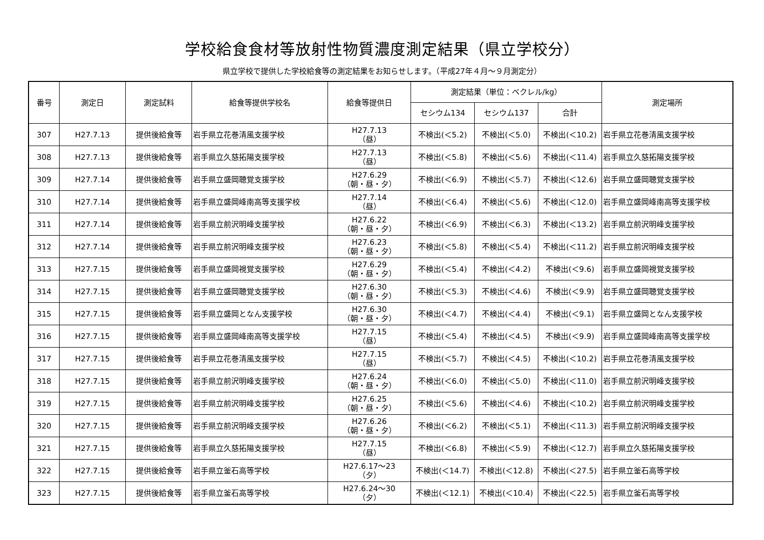学校給食食材等放射性物質濃度測定結果（県立学校分）
県立学校で提供した学校給食等の測定結果をお知らせします。（平成27年４月～９月測定分）
| 番号 | 測定日 | 測定試料 | 給食等提供学校名 | 給食等提供日 | 測定結果（単位：ベクレル/kg） | | | 測定場所 |
| --- | --- | --- | --- | --- | --- | --- | --- | --- |
| | | | | | セシウム134 | セシウム137 | 合計 | |
| 307 | H27.7.13 | 提供後給食等 | 岩手県立花巻清風支援学校 | H27.7.13 （昼） | 不検出(＜5.2) | 不検出(＜5.0) | 不検出(＜10.2) | 岩手県立花巻清風支援学校 |
| 308 | H27.7.13 | 提供後給食等 | 岩手県立久慈拓陽支援学校 | H27.7.13 （昼） | 不検出(＜5.8) | 不検出(＜5.6) | 不検出(＜11.4) | 岩手県立久慈拓陽支援学校 |
| 309 | H27.7.14 | 提供後給食等 | 岩手県立盛岡聴覚支援学校 | H27.6.29 （朝・昼・夕） | 不検出(＜6.9) | 不検出(＜5.7) | 不検出(＜12.6) | 岩手県立盛岡聴覚支援学校 |
| 310 | H27.7.14 | 提供後給食等 | 岩手県立盛岡峰南高等支援学校 | H27.7.14 （昼） | 不検出(＜6.4) | 不検出(＜5.6) | 不検出(＜12.0) | 岩手県立盛岡峰南高等支援学校 |
| 311 | H27.7.14 | 提供後給食等 | 岩手県立前沢明峰支援学校 | H27.6.22 （朝・昼・夕） | 不検出(＜6.9) | 不検出(＜6.3) | 不検出(＜13.2) | 岩手県立前沢明峰支援学校 |
| 312 | H27.7.14 | 提供後給食等 | 岩手県立前沢明峰支援学校 | H27.6.23 （朝・昼・夕） | 不検出(＜5.8) | 不検出(＜5.4) | 不検出(＜11.2) | 岩手県立前沢明峰支援学校 |
| 313 | H27.7.15 | 提供後給食等 | 岩手県立盛岡視覚支援学校 | H27.6.29 （朝・昼・夕） | 不検出(＜5.4) | 不検出(＜4.2) | 不検出(＜9.6) | 岩手県立盛岡視覚支援学校 |
| 314 | H27.7.15 | 提供後給食等 | 岩手県立盛岡聴覚支援学校 | H27.6.30 （朝・昼・夕） | 不検出(＜5.3) | 不検出(＜4.6) | 不検出(＜9.9) | 岩手県立盛岡聴覚支援学校 |
| 315 | H27.7.15 | 提供後給食等 | 岩手県立盛岡となん支援学校 | H27.6.30 （朝・昼・夕） | 不検出(＜4.7) | 不検出(＜4.4) | 不検出(＜9.1) | 岩手県立盛岡となん支援学校 |
| 316 | H27.7.15 | 提供後給食等 | 岩手県立盛岡峰南高等支援学校 | H27.7.15 （昼） | 不検出(＜5.4) | 不検出(＜4.5) | 不検出(＜9.9) | 岩手県立盛岡峰南高等支援学校 |
| 317 | H27.7.15 | 提供後給食等 | 岩手県立花巻清風支援学校 | H27.7.15 （昼） | 不検出(＜5.7) | 不検出(＜4.5) | 不検出(＜10.2) | 岩手県立花巻清風支援学校 |
| 318 | H27.7.15 | 提供後給食等 | 岩手県立前沢明峰支援学校 | H27.6.24 （朝・昼・夕） | 不検出(＜6.0) | 不検出(＜5.0) | 不検出(＜11.0) | 岩手県立前沢明峰支援学校 |
| 319 | H27.7.15 | 提供後給食等 | 岩手県立前沢明峰支援学校 | H27.6.25 （朝・昼・夕） | 不検出(＜5.6) | 不検出(＜4.6) | 不検出(＜10.2) | 岩手県立前沢明峰支援学校 |
| 320 | H27.7.15 | 提供後給食等 | 岩手県立前沢明峰支援学校 | H27.6.26 （朝・昼・夕） | 不検出(＜6.2) | 不検出(＜5.1) | 不検出(＜11.3) | 岩手県立前沢明峰支援学校 |
| 321 | H27.7.15 | 提供後給食等 | 岩手県立久慈拓陽支援学校 | H27.7.15 （昼） | 不検出(＜6.8) | 不検出(＜5.9) | 不検出(＜12.7) | 岩手県立久慈拓陽支援学校 |
| 322 | H27.7.15 | 提供後給食等 | 岩手県立釜石高等学校 | H27.6.17～23 （夕） | 不検出(＜14.7) | 不検出(＜12.8) | 不検出(＜27.5) | 岩手県立釜石高等学校 |
| 323 | H27.7.15 | 提供後給食等 | 岩手県立釜石高等学校 | H27.6.24～30 （夕） | 不検出(＜12.1) | 不検出(＜10.4) | 不検出(＜22.5) | 岩手県立釜石高等学校 |